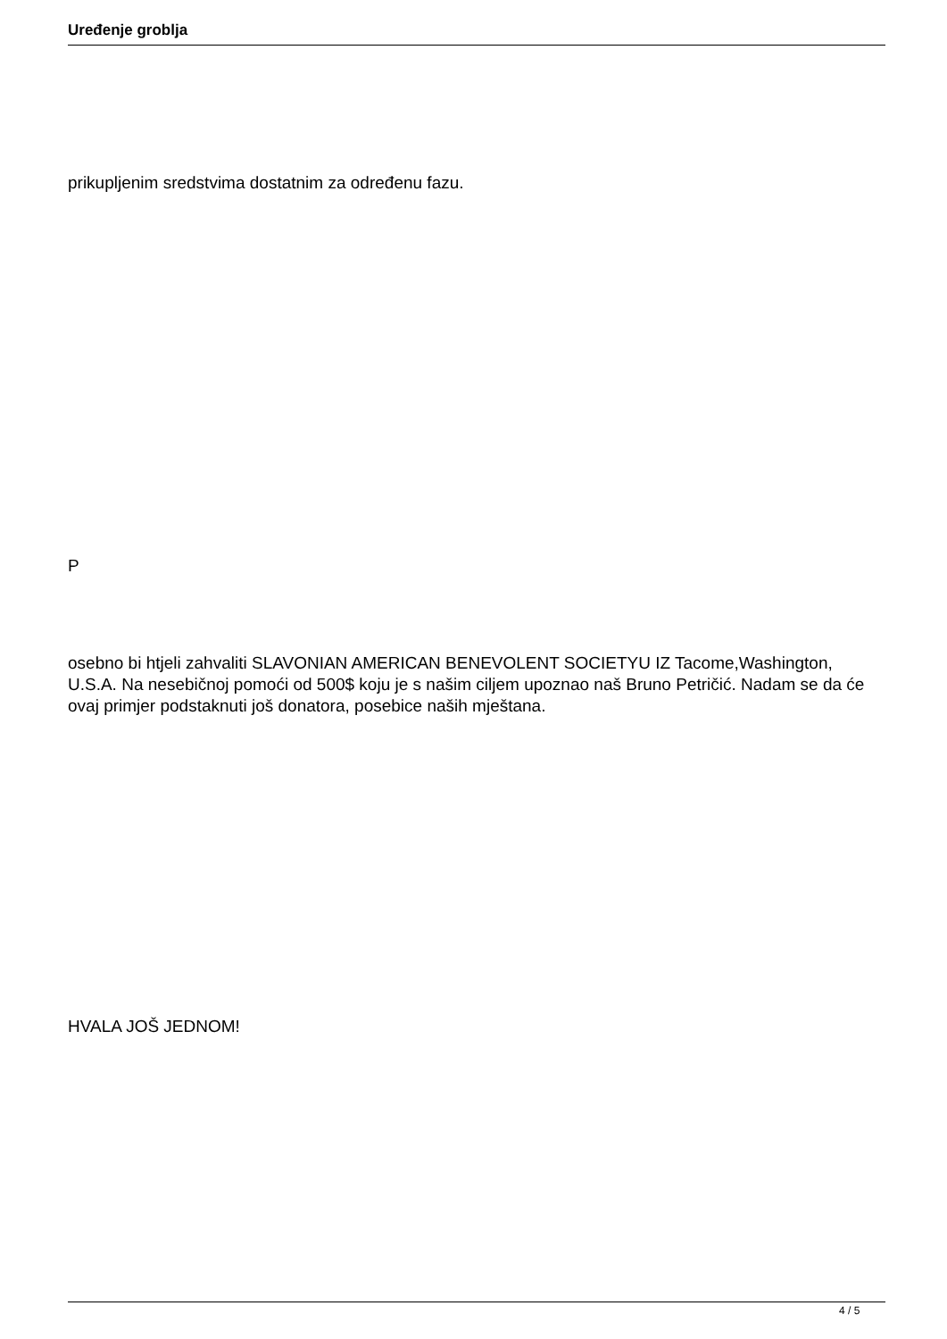Uređenje groblja
prikupljenim sredstvima dostatnim za određenu fazu.
P
osebno bi htjeli zahvaliti SLAVONIAN AMERICAN BENEVOLENT SOCIETYU IZ Tacome,Washington, U.S.A. Na nesebičnoj pomoći od 500$ koju je s našim ciljem upoznao naš Bruno Petričić. Nadam se da će ovaj primjer podstaknuti još donatora, posebice naših mještana.
HVALA JOŠ JEDNOM!
4 / 5